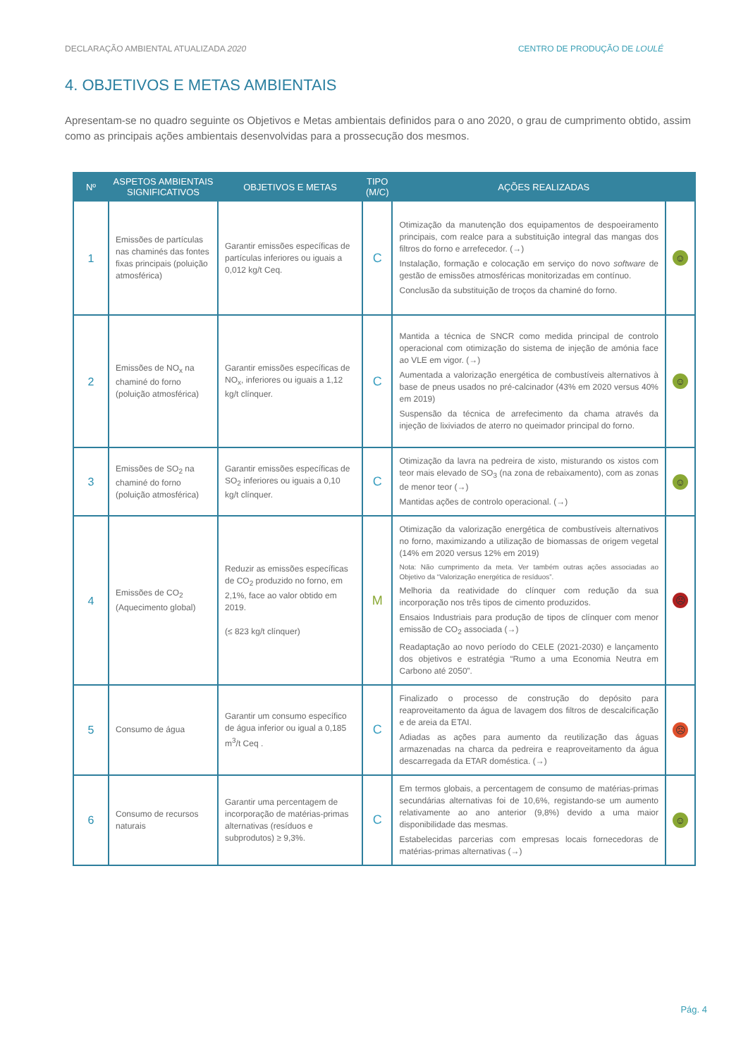DECLARAÇÃO AMBIENTAL ATUALIZADA 2020 CENTRO DE PRODUÇÃO DE LOULÉ
4. OBJETIVOS E METAS AMBIENTAIS
Apresentam-se no quadro seguinte os Objetivos e Metas ambientais definidos para o ano 2020, o grau de cumprimento obtido, assim como as principais ações ambientais desenvolvidas para a prossecução dos mesmos.
| Nº | ASPETOS AMBIENTAIS SIGNIFICATIVOS | OBJETIVOS E METAS | TIPO (M/C) | AÇÕES REALIZADAS | |
| --- | --- | --- | --- | --- | --- |
| 1 | Emissões de partículas nas chaminés das fontes fixas principais (poluição atmosférica) | Garantir emissões específicas de partículas inferiores ou iguais a 0,012 kg/t Ceq. | C | Otimização da manutenção dos equipamentos de despoeiramento principais, com realce para a substituição integral das mangas dos filtros do forno e arrefecedor. (→) Instalação, formação e colocação em serviço do novo software de gestão de emissões atmosféricas monitorizadas em contínuo. Conclusão da substituição de troços da chaminé do forno. | ☺ |
| 2 | Emissões de NO<sub>x</sub> na chaminé do forno (poluição atmosférica) | Garantir emissões específicas de NO<sub>x</sub>, inferiores ou iguais a 1,12 kg/t clínquer. | C | Mantida a técnica de SNCR como medida principal de controlo operacional com otimização do sistema de injeção de amónia face ao VLE em vigor. (→) Aumentada a valorização energética de combustíveis alternativos à base de pneus usados no pré-calcinador (43% em 2020 versus 40% em 2019) Suspensão da técnica de arrefecimento da chama através da injeção de lixiviados de aterro no queimador principal do forno. | ☺ |
| 3 | Emissões de SO<sub>2</sub> na chaminé do forno (poluição atmosférica) | Garantir emissões específicas de SO<sub>2</sub> inferiores ou iguais a 0,10 kg/t clínquer. | C | Otimização da lavra na pedreira de xisto, misturando os xistos com teor mais elevado de SO<sub>3</sub> (na zona de rebaixamento), com as zonas de menor teor (→) Mantidas ações de controlo operacional. (→) | ☺ |
| 4 | Emissões de CO<sub>2</sub> (Aquecimento global) | Reduzir as emissões específicas de CO<sub>2</sub> produzido no forno, em 2,1%, face ao valor obtido em 2019. (≤ 823 kg/t clínquer) | M | Otimização da valorização energética de combustíveis alternativos no forno, maximizando a utilização de biomassas de origem vegetal (14% em 2020 versus 12% em 2019) Nota: Não cumprimento da meta. Ver também outras ações associadas ao Objetivo da “Valorização energética de resíduos”. Melhoria da reatividade do clínquer com redução da sua incorporação nos três tipos de cimento produzidos. Ensaios Industriais para produção de tipos de clínquer com menor emissão de CO<sub>2</sub> associada (→) Readaptação ao novo período do CELE (2021-2030) e lançamento dos objetivos e estratégia “Rumo a uma Economia Neutra em Carbono até 2050”. | ☹ |
| 5 | Consumo de água | Garantir um consumo específico de água inferior ou igual a 0,185 m<sup>3</sup>/t Ceq . | C | Finalizado o processo de construção do depósito para reaproveitamento da água de lavagem dos filtros de descalcificação e de areia da ETAI. Adiadas as ações para aumento da reutilização das águas armazenadas na charca da pedreira e reaproveitamento da água descarregada da ETAR doméstica. (→) | ☹ |
| 6 | Consumo de recursos naturais | Garantir uma percentagem de incorporação de matérias-primas alternativas (resíduos e subprodutos) ≥ 9,3%. | C | Em termos globais, a percentagem de consumo de matérias-primas secundárias alternativas foi de 10,6%, registando-se um aumento relativamente ao ano anterior (9,8%) devido a uma maior disponibilidade das mesmas. Estabelecidas parcerias com empresas locais fornecedoras de matérias-primas alternativas (→) | ☺ |
Pág. 4